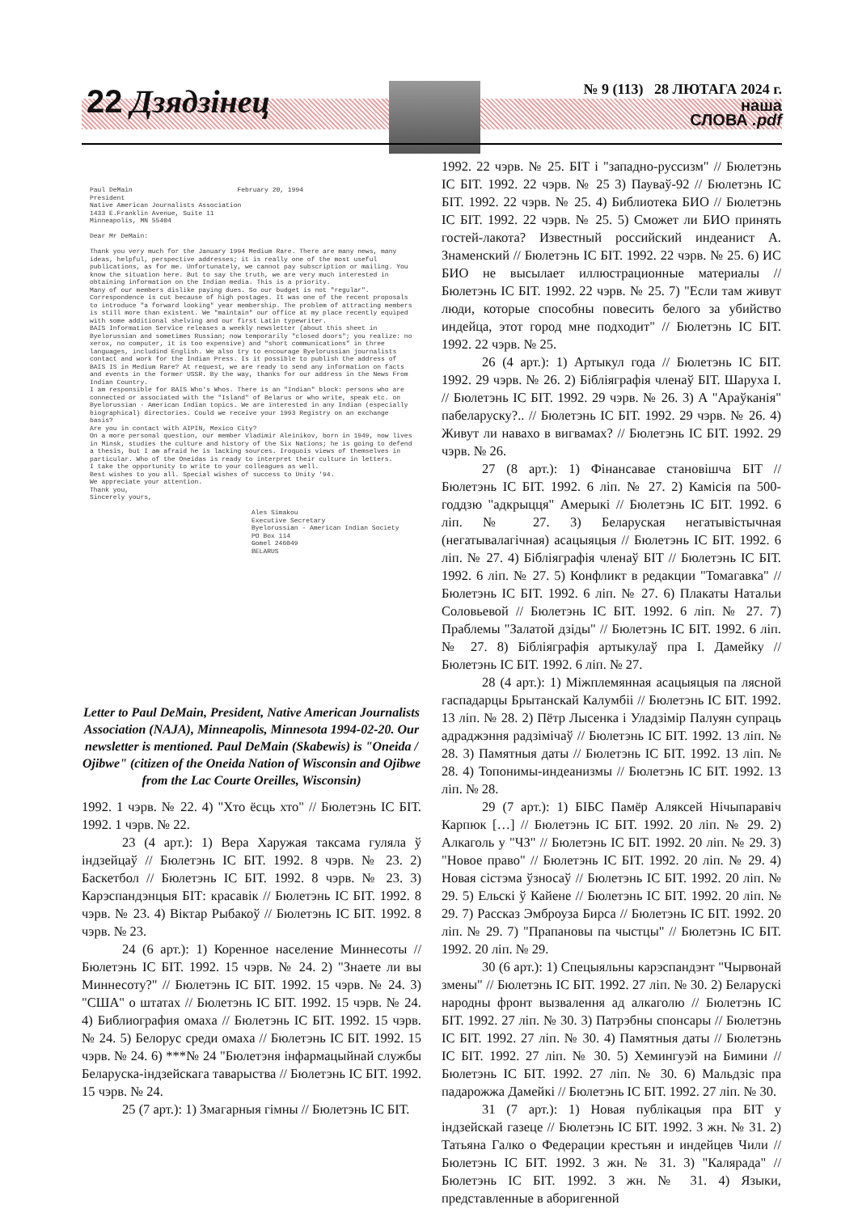22 Дзядзінец
№ 9 (113) 28 ЛЮТАГА 2024 г.
наша
СЛОВА .pdf
Paul DeMain February 20, 1994
President
Native American Journalists Association
1433 E.Franklin Avenue, Suite 11
Minneapolis, MN 55404
Dear Mr DeMain:
Thank you very much for the January 1994 Medium Rare. There are many news, many ideas, helpful, perspective addresses; it is really one of the most useful publications, as for me. Unfortunately, we cannot pay subscription or mailing. You know the situation here. But to say the truth, we are very much interested in obtaining information on the Indian media. This is a priority.
Many of our members dislike paying dues. So our budget is not "regular". Correspondence is cut because of high postages. It was one of the recent proposals to introduce "a forward looking" year membership. The problem of attracting members is still more than existent. We "maintain" our office at my place recently equiped with some additional shelving and our first Latin typewriter.
BAIS Information Service releases a weekly newsletter (about this sheet in Byelorussian and sometimes Russian; now temporarily "closed doors"; you realize: no xerox, no computer, it is too expensive) and "short communications" in three languages, includind English. We also try to encourage Byelorussian journalists contact and work for the Indian Press. Is it possible to publish the address of BAIS IS in Medium Rare? At request, we are ready to send any information on facts and events in the former USSR. By the way, thanks for our address in the News From Indian Country.
I am responsible for BAIS Who's Whos. There is an "Indian" block: persons who are connected or associated with the "Island" of Belarus or who write, speak etc. on Byelorussian - American Indian topics. We are interested in any Indian (especially biographical) directories. Could we receive your 1993 Registry on an exchange basis?
Are you in contact with AIPIN, Mexico City?
On a more personal question, our member Vladimir Aleinikov, born in 1949, now lives in Minsk, studies the culture and history of the Six Nations; he is going to defend a thesis, but I am afraid he is lacking sources. Iroquois views of themselves in particular. Who of the Oneidas is ready to interpret their culture in letters.
I take the opportunity to write to your colleagues as well.
Best wishes to you all. Special wishes of success to Unity '94.
We appreciate your attention.
Thank you,
Sincerely yours,
Ales Simakou
Executive Secretary
Byelorussian - American Indian Society
PO Box 114
Gomel 246049
BELARUS
Letter to Paul DeMain, President, Native American Journalists Association (NAJA), Minneapolis, Minnesota 1994-02-20. Our newsletter is mentioned. Paul DeMain (Skabewis) is "Oneida / Ojibwe" (citizen of the Oneida Nation of Wisconsin and Ojibwe from the Lac Courte Oreilles, Wisconsin)
1992. 1 чэрв. № 22. 4) "Хто ёсць хто" // Бюлетэнь ІС БІТ. 1992. 1 чэрв. № 22.
23 (4 арт.): 1) Вера Харужая таксама гуляла ў індзейцаў // Бюлетэнь ІС БІТ. 1992. 8 чэрв. № 23. 2) Баскетбол // Бюлетэнь ІС БІТ. 1992. 8 чэрв. № 23. 3) Карэспандэнцыя БІТ: красавік // Бюлетэнь ІС БІТ. 1992. 8 чэрв. № 23. 4) Віктар Рыбакоў // Бюлетэнь ІС БІТ. 1992. 8 чэрв. № 23.
24 (6 арт.): 1) Коренное население Миннесоты // Бюлетэнь ІС БІТ. 1992. 15 чэрв. № 24. 2) "Знаете ли вы Миннесоту?" // Бюлетэнь ІС БІТ. 1992. 15 чэрв. № 24. 3) "США" о штатах // Бюлетэнь ІС БІТ. 1992. 15 чэрв. № 24. 4) Библиография омаха // Бюлетэнь ІС БІТ. 1992. 15 чэрв. № 24. 5) Белорус среди омаха // Бюлетэнь ІС БІТ. 1992. 15 чэрв. № 24. 6) ***№ 24 "Бюлетэня інфармацыйнай службы Беларуска-індзейскага таварыства // Бюлетэнь ІС БІТ. 1992. 15 чэрв. № 24.
25 (7 арт.): 1) Змагарныя гімны // Бюлетэнь ІС БІТ.
1992. 22 чэрв. № 25. БІТ і "западно-руссизм" // Бюлетэнь ІС БІТ. 1992. 22 чэрв. № 25 3) Пауваў-92 // Бюлетэнь ІС БІТ. 1992. 22 чэрв. № 25. 4) Библиотека БИО // Бюлетэнь ІС БІТ. 1992. 22 чэрв. № 25. 5) Сможет ли БИО принять гостей-лакота? Известный российский индеанист А. Знаменский // Бюлетэнь ІС БІТ. 1992. 22 чэрв. № 25. 6) ИС БИО не высылает иллюстрационные материалы // Бюлетэнь ІС БІТ. 1992. 22 чэрв. № 25. 7) "Если там живут люди, которые способны повесить белого за убийство индейца, этот город мне подходит" // Бюлетэнь ІС БІТ. 1992. 22 чэрв. № 25.
26 (4 арт.): 1) Артыкул года // Бюлетэнь ІС БІТ. 1992. 29 чэрв. № 26. 2) Бібліяграфія членаў БІТ. Шаруха І. // Бюлетэнь ІС БІТ. 1992. 29 чэрв. № 26. 3) А "Араўканія" пабеларуску?.. // Бюлетэнь ІС БІТ. 1992. 29 чэрв. № 26. 4) Живут ли навахо в вигвамах? // Бюлетэнь ІС БІТ. 1992. 29 чэрв. № 26.
27 (8 арт.): 1) Фінансавае становішча БІТ // Бюлетэнь ІС БІТ. 1992. 6 ліп. № 27. 2) Камісія па 500-годдзю "адкрыцця" Амерыкі // Бюлетэнь ІС БІТ. 1992. 6 ліп. № 27. 3) Беларуская негатывістычная (негатывалагічная) асацыяцыя // Бюлетэнь ІС БІТ. 1992. 6 ліп. № 27. 4) Бібліяграфія членаў БІТ // Бюлетэнь ІС БІТ. 1992. 6 ліп. № 27. 5) Конфликт в редакции "Томагавка" // Бюлетэнь ІС БІТ. 1992. 6 ліп. № 27. 6) Плакаты Натальи Соловьевой // Бюлетэнь ІС БІТ. 1992. 6 ліп. № 27. 7) Праблемы "Залатой дзіды" // Бюлетэнь ІС БІТ. 1992. 6 ліп. № 27. 8) Бібліяграфія артыкулаў пра І. Дамейку // Бюлетэнь ІС БІТ. 1992. 6 ліп. № 27.
28 (4 арт.): 1) Міжплемянная асацыяцыя па лясной гаспадарцы Брытанскай Калумбіі // Бюлетэнь ІС БІТ. 1992. 13 ліп. № 28. 2) Пётр Лысенка і Уладзімір Палуян супраць адраджэння радзімічаў // Бюлетэнь ІС БІТ. 1992. 13 ліп. № 28. 3) Памятныя даты // Бюлетэнь ІС БІТ. 1992. 13 ліп. № 28. 4) Топонимы-индеанизмы // Бюлетэнь ІС БІТ. 1992. 13 ліп. № 28.
29 (7 арт.): 1) БІБС Памёр Аляксей Нічыпаравіч Карпюк […] // Бюлетэнь ІС БІТ. 1992. 20 ліп. № 29. 2) Алкаголь у "ЧЗ" // Бюлетэнь ІС БІТ. 1992. 20 ліп. № 29. 3) "Новое право" // Бюлетэнь ІС БІТ. 1992. 20 ліп. № 29. 4) Новая сістэма ўзносаў // Бюлетэнь ІС БІТ. 1992. 20 ліп. № 29. 5) Ельскі ў Кайене // Бюлетэнь ІС БІТ. 1992. 20 ліп. № 29. 7) Рассказ Эмброуза Бирса // Бюлетэнь ІС БІТ. 1992. 20 ліп. № 29. 7) "Прапановы па чыстцы" // Бюлетэнь ІС БІТ. 1992. 20 ліп. № 29.
30 (6 арт.): 1) Спецыяльны карэспандэнт "Чырвонай змены" // Бюлетэнь ІС БІТ. 1992. 27 ліп. № 30. 2) Беларускі народны фронт вызвалення ад алкаголю // Бюлетэнь ІС БІТ. 1992. 27 ліп. № 30. 3) Патрэбны спонсары // Бюлетэнь ІС БІТ. 1992. 27 ліп. № 30. 4) Памятныя даты // Бюлетэнь ІС БІТ. 1992. 27 ліп. № 30. 5) Хемингуэй на Бимини // Бюлетэнь ІС БІТ. 1992. 27 ліп. № 30. 6) Мальдзіс пра падарожжа Дамейкі // Бюлетэнь ІС БІТ. 1992. 27 ліп. № 30.
31 (7 арт.): 1) Новая публікацыя пра БІТ у індзейскай газеце // Бюлетэнь ІС БІТ. 1992. 3 жн. № 31. 2) Татьяна Галко о Федерации крестьян и индейцев Чили // Бюлетэнь ІС БІТ. 1992. 3 жн. № 31. 3) "Калярада" // Бюлетэнь ІС БІТ. 1992. 3 жн. № 31. 4) Языки, представленные в аборигенной